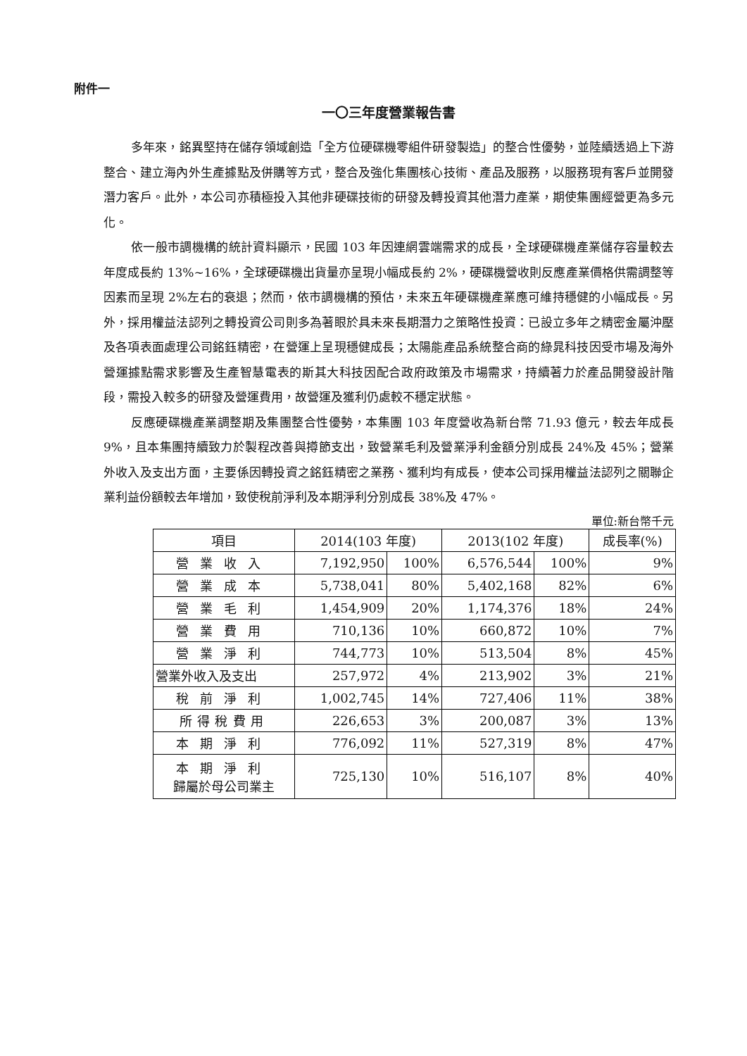附件一
一〇三年度營業報告書
多年來，銘異堅持在儲存領域創造「全方位硬碟機零組件研發製造」的整合性優勢，並陸續透過上下游整合、建立海內外生產據點及併購等方式，整合及強化集團核心技術、產品及服務，以服務現有客戶並開發潛力客戶。此外，本公司亦積極投入其他非硬碟技術的研發及轉投資其他潛力產業，期使集團經營更為多元化。
依一般市調機構的統計資料顯示，民國 103 年因連網雲端需求的成長，全球硬碟機產業儲存容量較去年度成長約 13%~16%，全球硬碟機出貨量亦呈現小幅成長約 2%，硬碟機營收則反應產業價格供需調整等因素而呈現 2%左右的衰退；然而，依市調機構的預估，未來五年硬碟機產業應可維持穩健的小幅成長。另外，採用權益法認列之轉投資公司則多為著眼於具未來長期潛力之策略性投資：已設立多年之精密金屬沖壓及各項表面處理公司銘鈺精密，在營運上呈現穩健成長；太陽能產品系統整合商的綠晁科技因受市場及海外營運據點需求影響及生產智慧電表的斯其大科技因配合政府政策及市場需求，持續著力於產品開發設計階段，需投入較多的研發及營運費用，故營運及獲利仍處較不穩定狀態。
反應硬碟機產業調整期及集團整合性優勢，本集團 103 年度營收為新台幣 71.93 億元，較去年成長 9%，且本集團持續致力於製程改善與撙節支出，致營業毛利及營業淨利金額分別成長 24%及 45%；營業外收入及支出方面，主要係因轉投資之銘鈺精密之業務、獲利均有成長，使本公司採用權益法認列之關聯企業利益份額較去年增加，致使稅前淨利及本期淨利分別成長 38%及 47%。
單位:新台幣千元
| 項目 | 2014(103 年度) | | 2013(102 年度) | | 成長率(%) |
| --- | --- | --- | --- | --- | --- |
| 營業收入 | 7,192,950 | 100% | 6,576,544 | 100% | 9% |
| 營業成本 | 5,738,041 | 80% | 5,402,168 | 82% | 6% |
| 營業毛利 | 1,454,909 | 20% | 1,174,376 | 18% | 24% |
| 營業費用 | 710,136 | 10% | 660,872 | 10% | 7% |
| 營業淨利 | 744,773 | 10% | 513,504 | 8% | 45% |
| 營業外收入及支出 | 257,972 | 4% | 213,902 | 3% | 21% |
| 稅前淨利 | 1,002,745 | 14% | 727,406 | 11% | 38% |
| 所得稅費用 | 226,653 | 3% | 200,087 | 3% | 13% |
| 本期淨利 | 776,092 | 11% | 527,319 | 8% | 47% |
| 本期淨利 歸屬於母公司業主 | 725,130 | 10% | 516,107 | 8% | 40% |